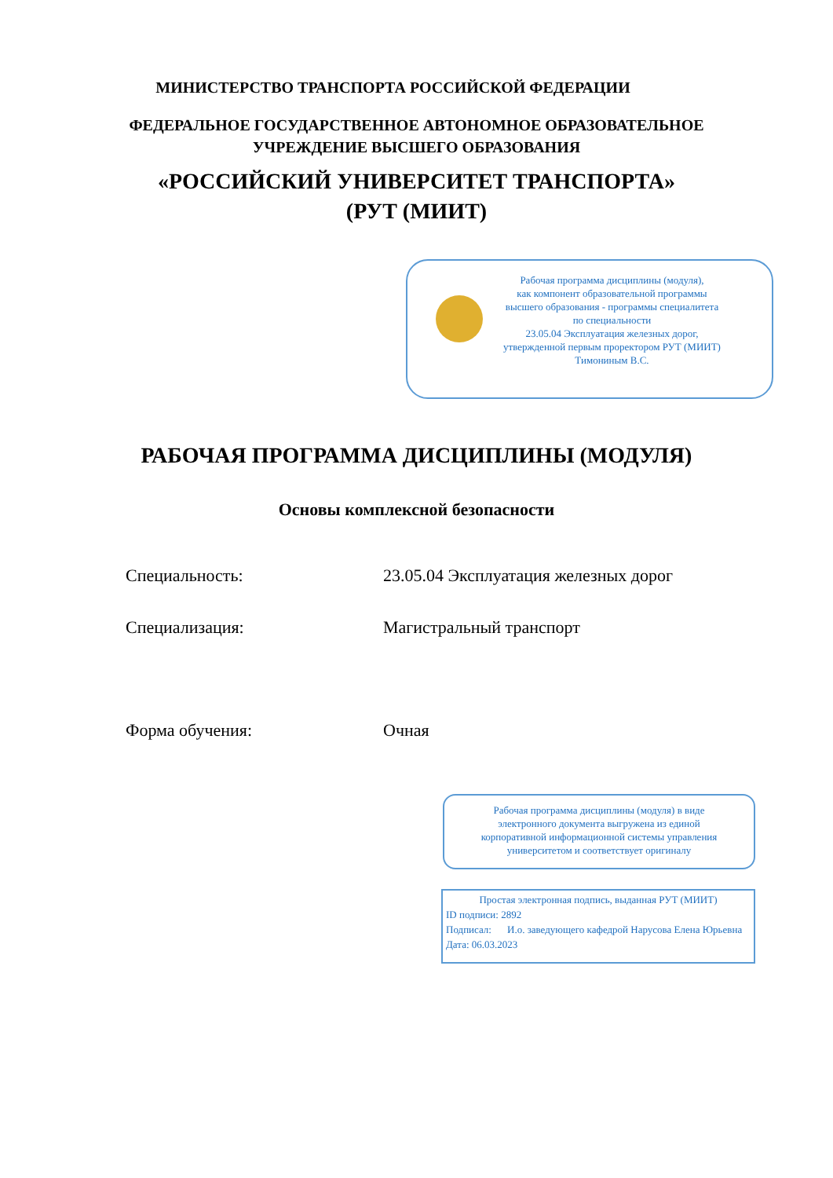МИНИСТЕРСТВО ТРАНСПОРТА РОССИЙСКОЙ ФЕДЕРАЦИИ
ФЕДЕРАЛЬНОЕ ГОСУДАРСТВЕННОЕ АВТОНОМНОЕ ОБРАЗОВАТЕЛЬНОЕ
УЧРЕЖДЕНИЕ ВЫСШЕГО ОБРАЗОВАНИЯ
«РОССИЙСКИЙ УНИВЕРСИТЕТ ТРАНСПОРТА»
(РУТ (МИИТ)
Рабочая программа дисциплины (модуля),
как компонент образовательной программы
высшего образования - программы специалитета
по специальности
23.05.04 Эксплуатация железных дорог,
утвержденной первым проректором РУТ (МИИТ)
Тимониным В.С.
РАБОЧАЯ ПРОГРАММА ДИСЦИПЛИНЫ (МОДУЛЯ)
Основы комплексной безопасности
Специальность: 23.05.04 Эксплуатация железных дорог
Специализация: Магистральный транспорт
Форма обучения: Очная
Рабочая программа дисциплины (модуля) в виде
электронного документа выгружена из единой
корпоративной информационной системы управления
университетом и соответствует оригиналу
Простая электронная подпись, выданная РУТ (МИИТ)
ID подписи: 2892
Подписал: И.о. заведующего кафедрой Нарусова Елена Юрьевна
Дата: 06.03.2023